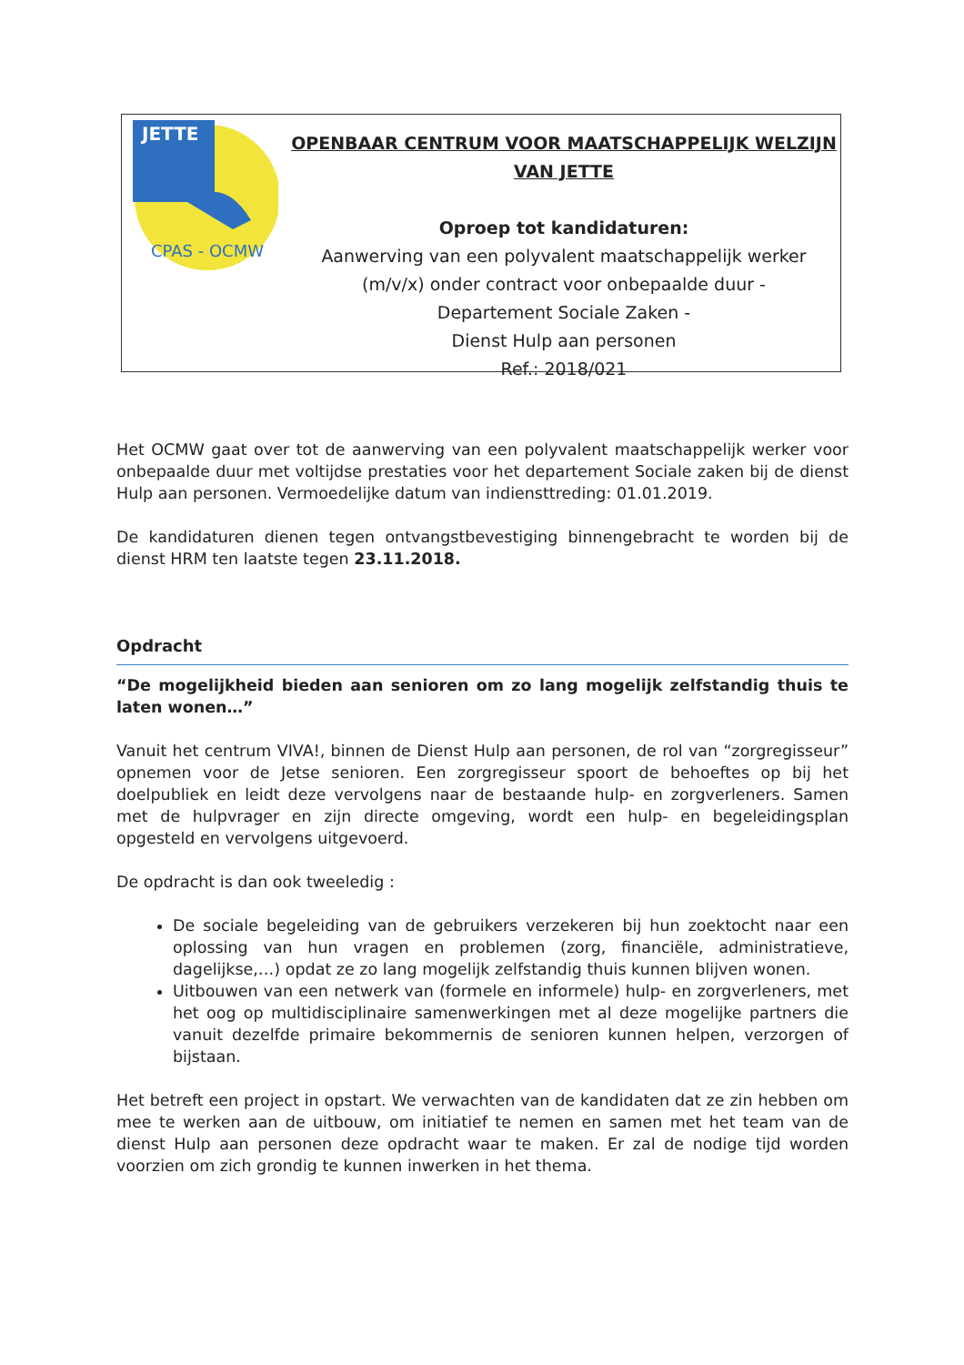JETTE
CPAS - OCMW
OPENBAAR CENTRUM VOOR MAATSCHAPPELIJK WELZIJN
VAN JETTE
Oproep tot kandidaturen:
Aanwerving van een polyvalent maatschappelijk werker
(m/v/x) onder contract voor onbepaalde duur -
Departement Sociale Zaken -
Dienst Hulp aan personen
Ref.: 2018/021
Het OCMW gaat over tot de aanwerving van een polyvalent maatschappelijk werker voor onbepaalde duur met voltijdse prestaties voor het departement Sociale zaken bij de dienst Hulp aan personen. Vermoedelijke datum van indiensttreding: 01.01.2019.
De kandidaturen dienen tegen ontvangstbevestiging binnengebracht te worden bij de dienst HRM ten laatste tegen 23.11.2018.
Opdracht
“De mogelijkheid bieden aan senioren om zo lang mogelijk zelfstandig thuis te laten wonen…”
Vanuit het centrum VIVA!, binnen de Dienst Hulp aan personen, de rol van “zorgregisseur” opnemen voor de Jetse senioren. Een zorgregisseur spoort de behoeftes op bij het doelpubliek en leidt deze vervolgens naar de bestaande hulp- en zorgverleners. Samen met de hulpvrager en zijn directe omgeving, wordt een hulp- en begeleidingsplan opgesteld en vervolgens uitgevoerd.
De opdracht is dan ook tweeledig :
De sociale begeleiding van de gebruikers verzekeren bij hun zoektocht naar een oplossing van hun vragen en problemen (zorg, financiële, administratieve, dagelijkse,…) opdat ze zo lang mogelijk zelfstandig thuis kunnen blijven wonen.
Uitbouwen van een netwerk van (formele en informele) hulp- en zorgverleners, met het oog op multidisciplinaire samenwerkingen met al deze mogelijke partners die vanuit dezelfde primaire bekommernis de senioren kunnen helpen, verzorgen of bijstaan.
Het betreft een project in opstart. We verwachten van de kandidaten dat ze zin hebben om mee te werken aan de uitbouw, om initiatief te nemen en samen met het team van de dienst Hulp aan personen deze opdracht waar te maken. Er zal de nodige tijd worden voorzien om zich grondig te kunnen inwerken in het thema.